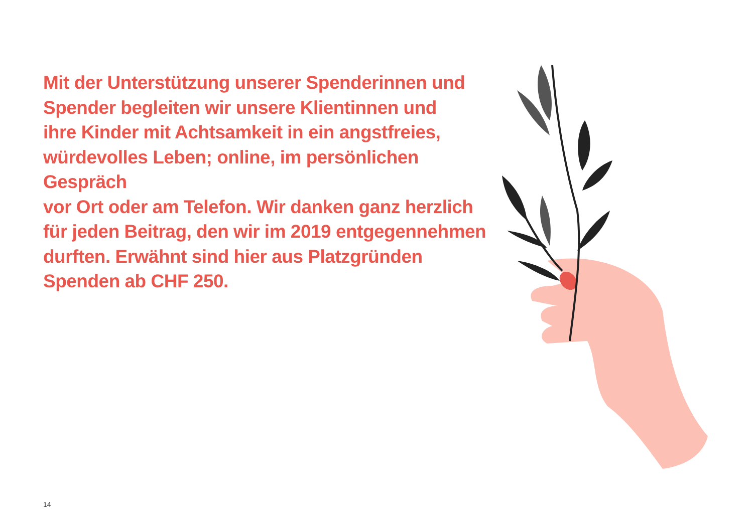Mit der Unterstützung unserer Spenderinnen und
Spender begleiten wir unsere Klientinnen und
ihre Kinder mit Achtsamkeit in ein angstfreies,
würdevolles Leben; online, im persönlichen Gespräch
vor Ort oder am Telefon. Wir danken ganz herzlich
für jeden Beitrag, den wir im 2019 entgegennehmen
durften. Erwähnt sind hier aus Platzgründen
Spenden ab CHF 250.
14